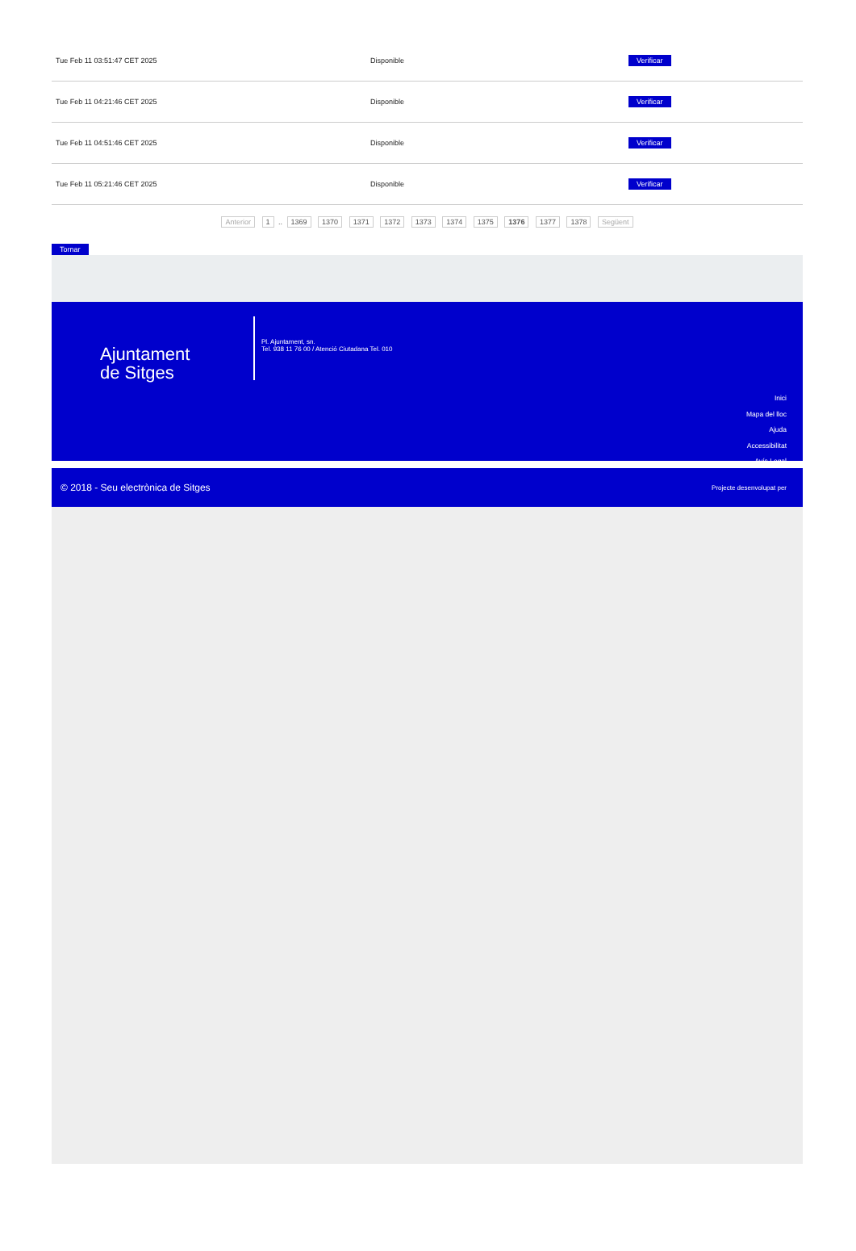| Tue Feb 11 03:51:47 CET 2025 | Disponible | Verificar |
| Tue Feb 11 04:21:46 CET 2025 | Disponible | Verificar |
| Tue Feb 11 04:51:46 CET 2025 | Disponible | Verificar |
| Tue Feb 11 05:21:46 CET 2025 | Disponible | Verificar |
Anterior 1 .. 1369 1370 1371 1372 1373 1374 1375 1376 1377 1378 Següent
Tornar
Ajuntament
de Sitges
Pl. Ajuntament, sn.
Tel. 938 11 76 00 / Atenció Ciutadana Tel. 010
Inici
Mapa del lloc
Ajuda
Accessibilitat
Avís Legal
© 2018 - Seu electrònica de Sitges Projecte desenvolupat per